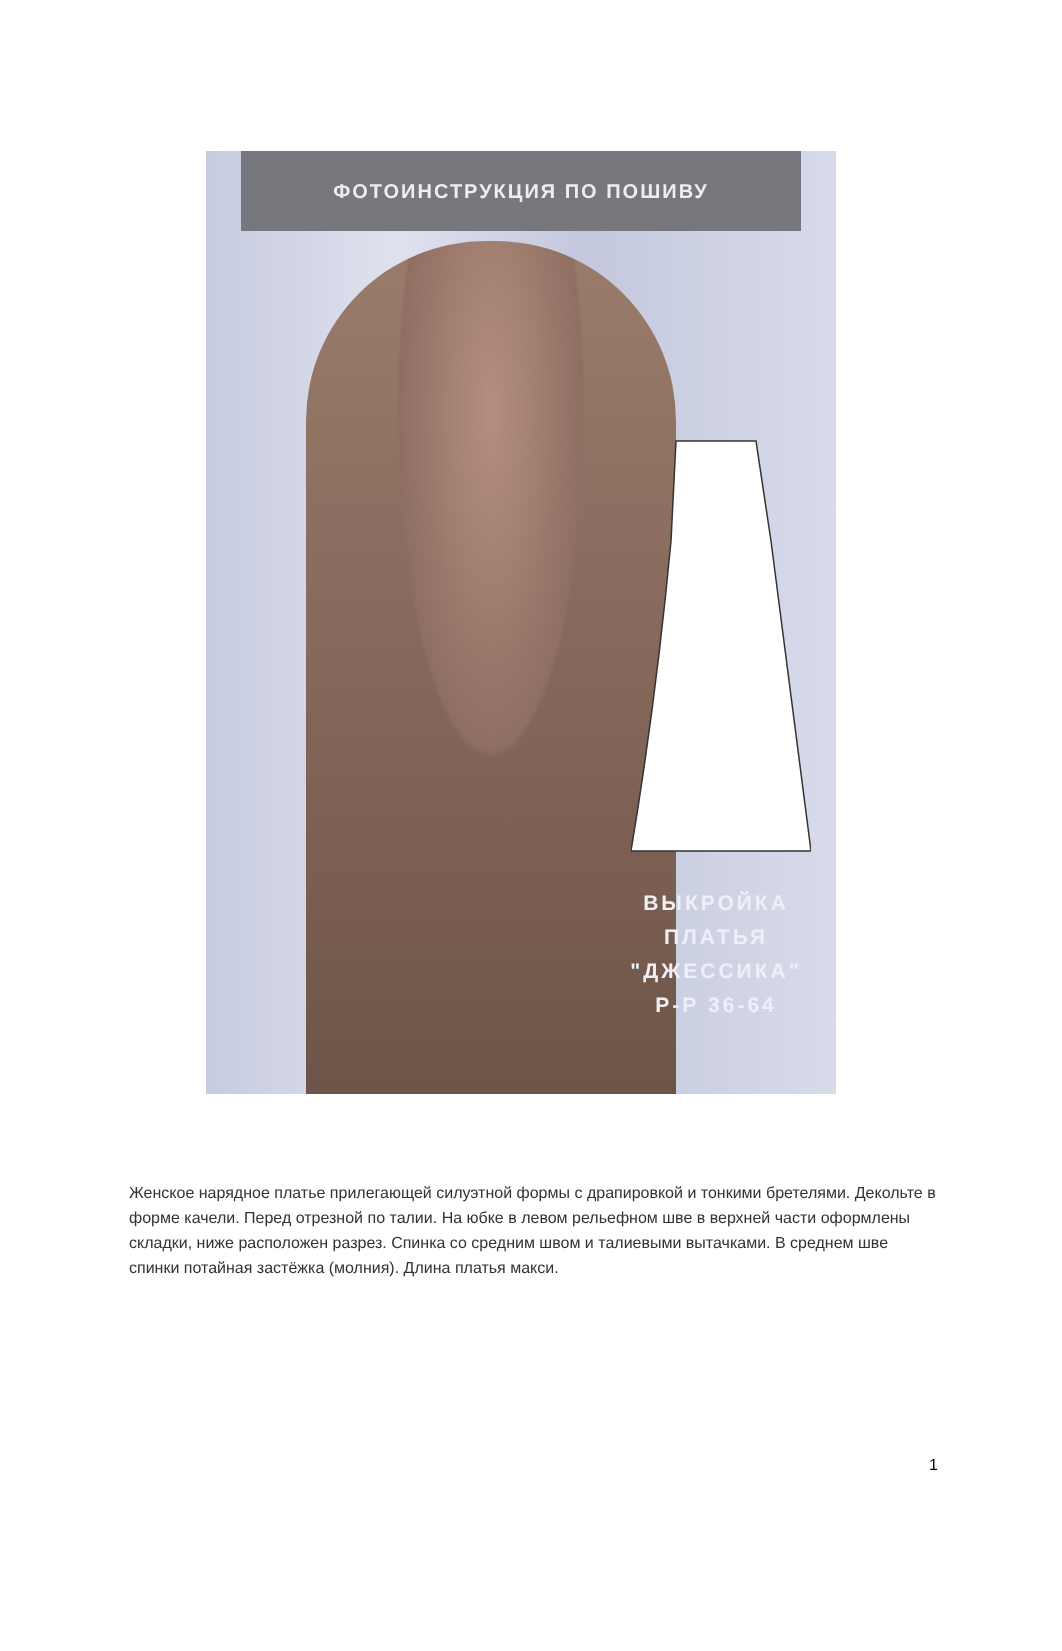ФОТОИНСТРУКЦИЯ ПО ПОШИВУ
ВЫКРОЙКА
ПЛАТЬЯ
"ДЖЕССИКА"
Р-Р 36-64
Женское нарядное платье прилегающей силуэтной формы с драпировкой и тонкими бретелями. Декольте в форме качели. Перед отрезной по талии. На юбке в левом рельефном шве в верхней части оформлены складки, ниже расположен разрез. Спинка со средним швом и талиевыми вытачками. В среднем шве спинки потайная застёжка (молния). Длина платья макси.
1